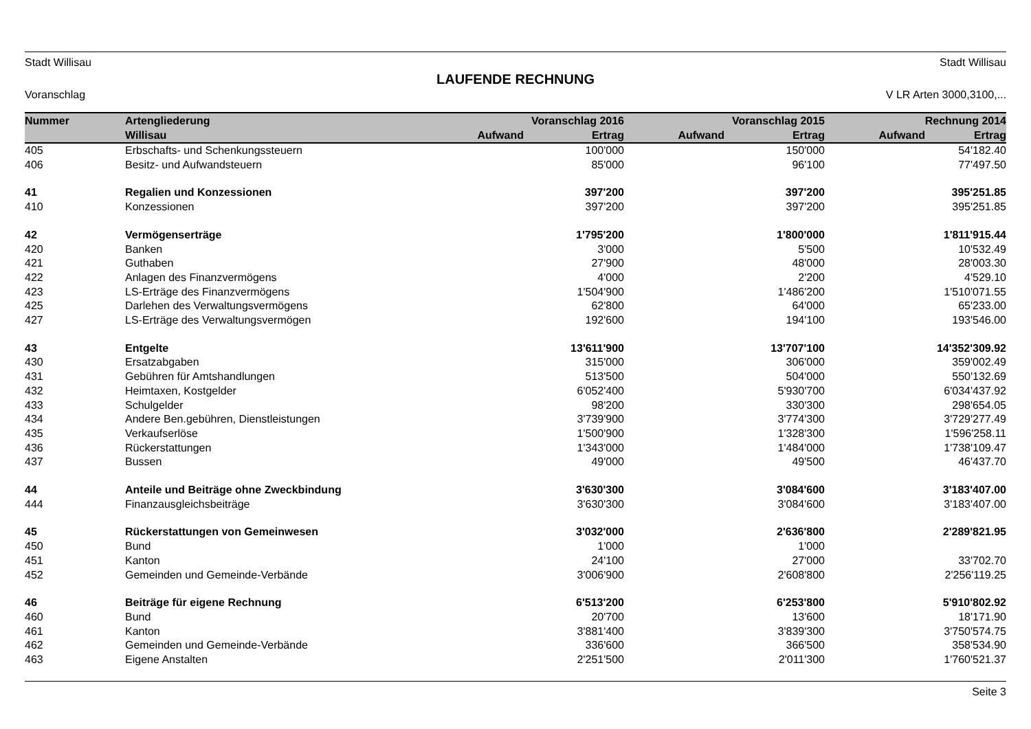Stadt Willisau Stadt Willisau
LAUFENDE RECHNUNG
Voranschlag V LR Arten 3000,3100,...
| Nummer | Artengliederung | Voranschlag 2016 | | Voranschlag 2015 | | Rechnung 2014 | |
| --- | --- | --- | --- | --- | --- | --- | --- |
| | Willisau | Aufwand | Ertrag | Aufwand | Ertrag | Aufwand | Ertrag |
| 405 | Erbschafts- und Schenkungssteuern | | 100'000 | | 150'000 | | 54'182.40 |
| 406 | Besitz- und Aufwandsteuern | | 85'000 | | 96'100 | | 77'497.50 |
| 41 | Regalien und Konzessionen | | 397'200 | | 397'200 | | 395'251.85 |
| 410 | Konzessionen | | 397'200 | | 397'200 | | 395'251.85 |
| 42 | Vermögenserträge | | 1'795'200 | | 1'800'000 | | 1'811'915.44 |
| 420 | Banken | | 3'000 | | 5'500 | | 10'532.49 |
| 421 | Guthaben | | 27'900 | | 48'000 | | 28'003.30 |
| 422 | Anlagen des Finanzvermögens | | 4'000 | | 2'200 | | 4'529.10 |
| 423 | LS-Erträge des Finanzvermögens | | 1'504'900 | | 1'486'200 | | 1'510'071.55 |
| 425 | Darlehen des Verwaltungsvermögens | | 62'800 | | 64'000 | | 65'233.00 |
| 427 | LS-Erträge des Verwaltungsvermögen | | 192'600 | | 194'100 | | 193'546.00 |
| 43 | Entgelte | | 13'611'900 | | 13'707'100 | | 14'352'309.92 |
| 430 | Ersatzabgaben | | 315'000 | | 306'000 | | 359'002.49 |
| 431 | Gebühren für Amtshandlungen | | 513'500 | | 504'000 | | 550'132.69 |
| 432 | Heimtaxen, Kostgelder | | 6'052'400 | | 5'930'700 | | 6'034'437.92 |
| 433 | Schulgelder | | 98'200 | | 330'300 | | 298'654.05 |
| 434 | Andere Ben.gebühren, Dienstleistungen | | 3'739'900 | | 3'774'300 | | 3'729'277.49 |
| 435 | Verkaufserlöse | | 1'500'900 | | 1'328'300 | | 1'596'258.11 |
| 436 | Rückerstattungen | | 1'343'000 | | 1'484'000 | | 1'738'109.47 |
| 437 | Bussen | | 49'000 | | 49'500 | | 46'437.70 |
| 44 | Anteile und Beiträge ohne Zweckbindung | | 3'630'300 | | 3'084'600 | | 3'183'407.00 |
| 444 | Finanzausgleichsbeiträge | | 3'630'300 | | 3'084'600 | | 3'183'407.00 |
| 45 | Rückerstattungen von Gemeinwesen | | 3'032'000 | | 2'636'800 | | 2'289'821.95 |
| 450 | Bund | | 1'000 | | 1'000 | | |
| 451 | Kanton | | 24'100 | | 27'000 | | 33'702.70 |
| 452 | Gemeinden und Gemeinde-Verbände | | 3'006'900 | | 2'608'800 | | 2'256'119.25 |
| 46 | Beiträge für eigene Rechnung | | 6'513'200 | | 6'253'800 | | 5'910'802.92 |
| 460 | Bund | | 20'700 | | 13'600 | | 18'171.90 |
| 461 | Kanton | | 3'881'400 | | 3'839'300 | | 3'750'574.75 |
| 462 | Gemeinden und Gemeinde-Verbände | | 336'600 | | 366'500 | | 358'534.90 |
| 463 | Eigene Anstalten | | 2'251'500 | | 2'011'300 | | 1'760'521.37 |
Seite 3